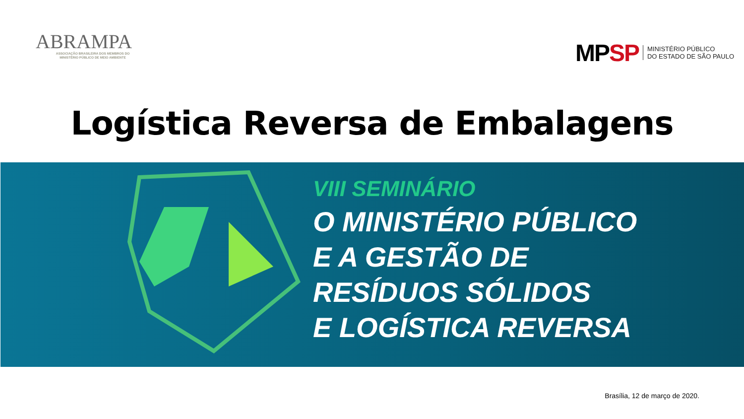ABRAMPA
ASSOCIAÇÃO BRASILEIRA DOS MEMBROS DO
MINISTÉRIO PÚBLICO DE MEIO AMBIENTE
MP SP
MINISTÉRIO PÚBLICO
DO ESTADO DE SÃO PAULO
Logística Reversa de Embalagens
VIII SEMINÁRIO
O MINISTÉRIO PÚBLICO
E A GESTÃO DE
RESÍDUOS SÓLIDOS
E LOGÍSTICA REVERSA
Brasília, 12 de março de 2020.